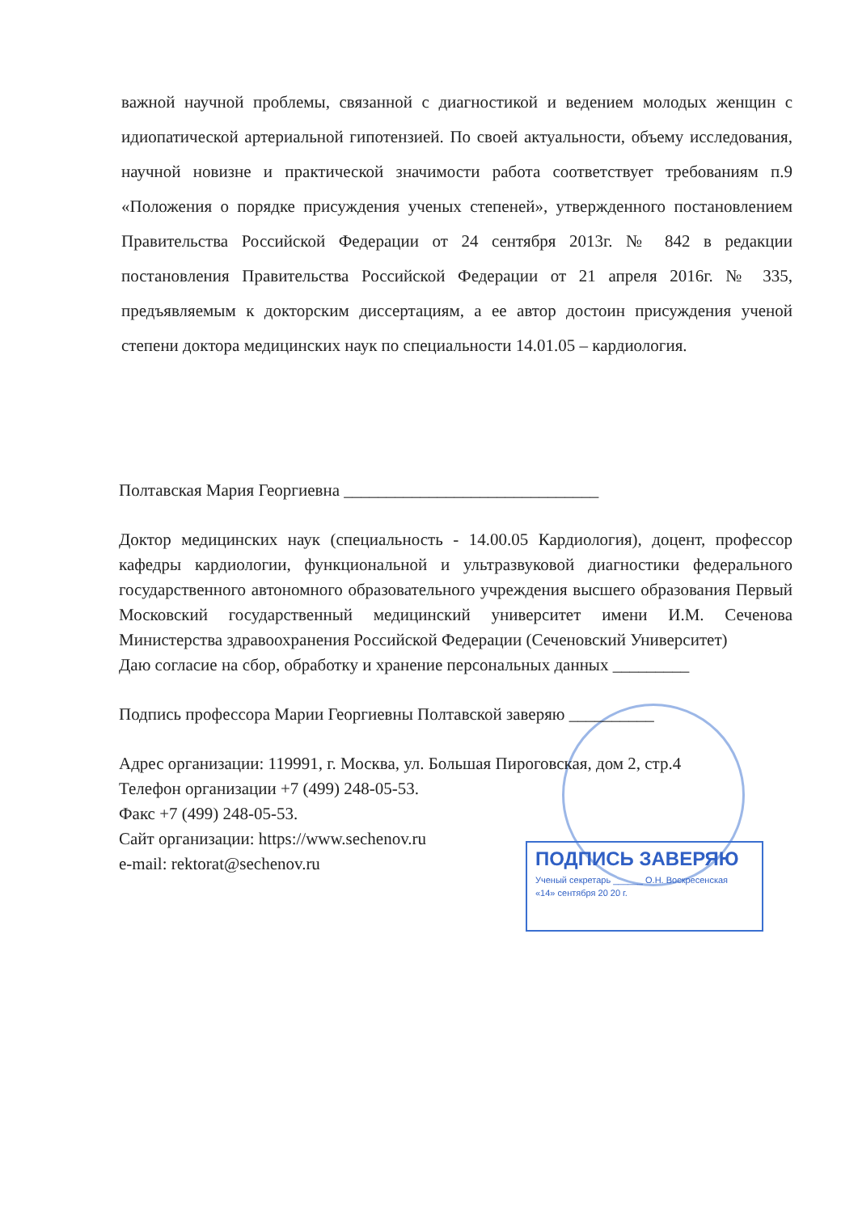важной научной проблемы, связанной с диагностикой и ведением молодых женщин с идиопатической артериальной гипотензией. По своей актуальности, объему исследования, научной новизне и практической значимости работа соответствует требованиям п.9 «Положения о порядке присуждения ученых степеней», утвержденного постановлением Правительства Российской Федерации от 24 сентября 2013г. № 842 в редакции постановления Правительства Российской Федерации от 21 апреля 2016г. № 335, предъявляемым к докторским диссертациям, а ее автор достоин присуждения ученой степени доктора медицинских наук по специальности 14.01.05 – кардиология.
Полтавская Мария Георгиевна ______________________________
Доктор медицинских наук (специальность - 14.00.05 Кардиология), доцент, профессор кафедры кардиологии, функциональной и ультразвуковой диагностики федерального государственного автономного образовательного учреждения высшего образования Первый Московский государственный медицинский университет имени И.М. Сеченова Министерства здравоохранения Российской Федерации (Сеченовский Университет)
Даю согласие на сбор, обработку и хранение персональных данных _________
Подпись профессора Марии Георгиевны Полтавской заверяю __________
Адрес организации: 119991, г. Москва, ул. Большая Пироговская, дом 2, стр.4
Телефон организации +7 (499) 248-05-53.
Факс +7 (499) 248-05-53.
Сайт организации: https://www.sechenov.ru
e-mail: rektorat@sechenov.ru
ПОДПИСЬ ЗАВЕРЯЮ
Ученый секретарь ______ О.Н. Воскресенская
«14» сентября 20 20 г.